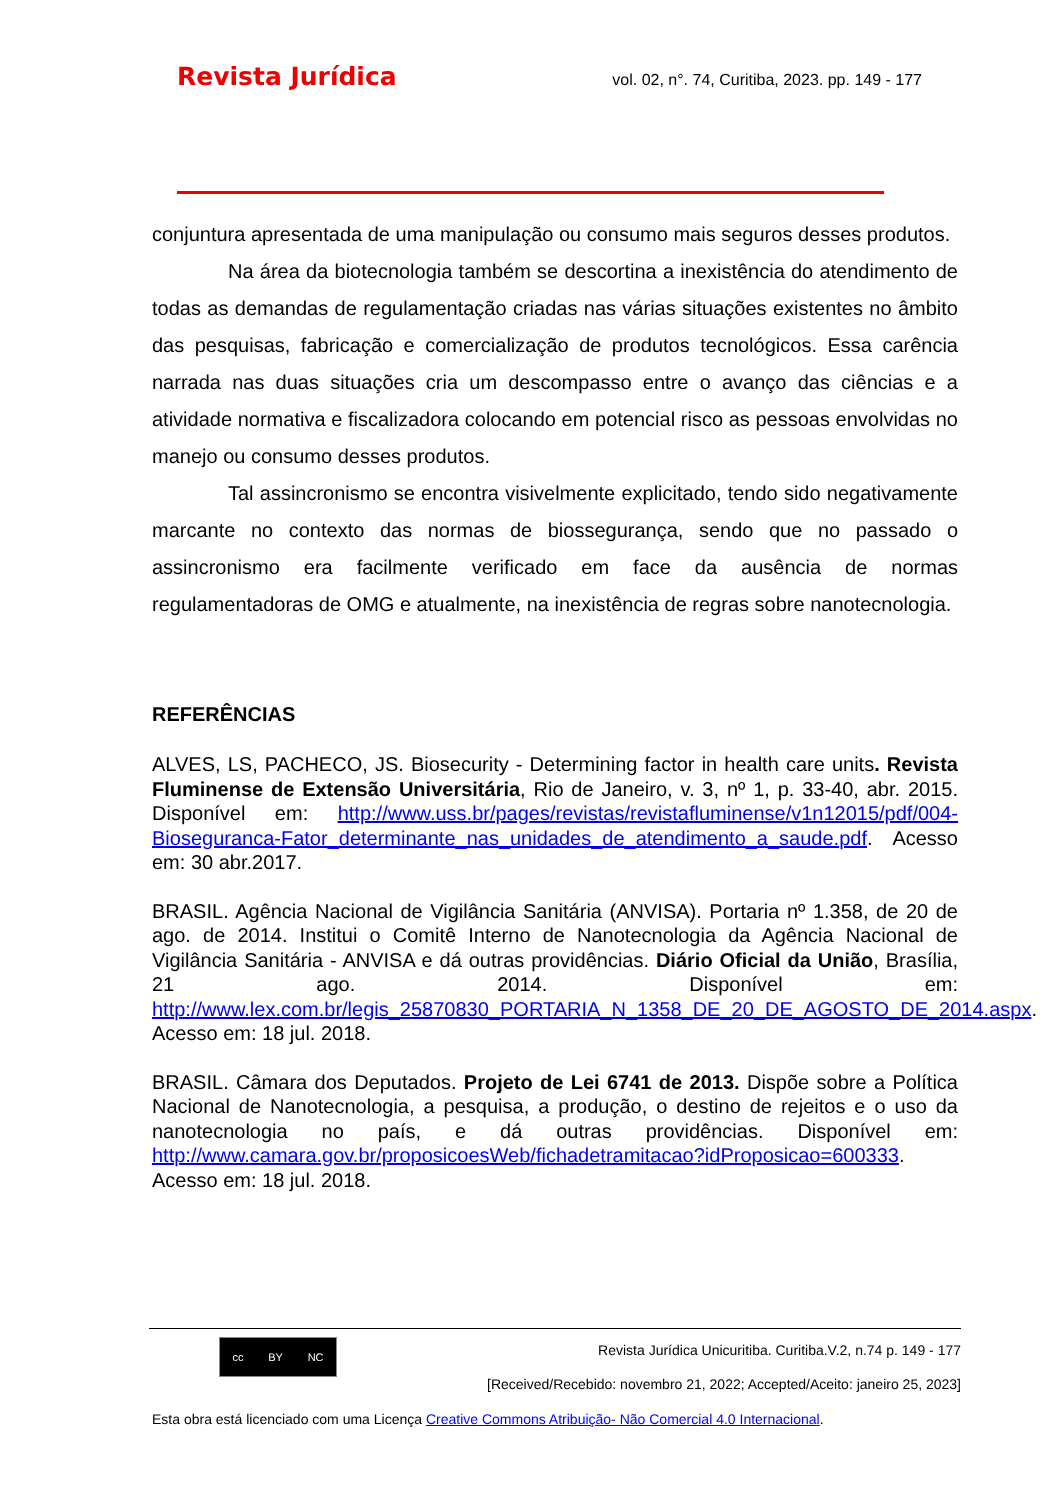Revista Jurídica vol. 02, n°. 74, Curitiba, 2023. pp. 149 - 177
conjuntura apresentada de uma manipulação ou consumo mais seguros desses produtos.
Na área da biotecnologia também se descortina a inexistência do atendimento de todas as demandas de regulamentação criadas nas várias situações existentes no âmbito das pesquisas, fabricação e comercialização de produtos tecnológicos. Essa carência narrada nas duas situações cria um descompasso entre o avanço das ciências e a atividade normativa e fiscalizadora colocando em potencial risco as pessoas envolvidas no manejo ou consumo desses produtos.
Tal assincronismo se encontra visivelmente explicitado, tendo sido negativamente marcante no contexto das normas de biossegurança, sendo que no passado o assincronismo era facilmente verificado em face da ausência de normas regulamentadoras de OMG e atualmente, na inexistência de regras sobre nanotecnologia.
REFERÊNCIAS
ALVES, LS, PACHECO, JS. Biosecurity - Determining factor in health care units. Revista Fluminense de Extensão Universitária, Rio de Janeiro, v. 3, nº 1, p. 33-40, abr. 2015. Disponível em: http://www.uss.br/pages/revistas/revistafluminense/v1n12015/pdf/004-Bioseguranca-Fator_determinante_nas_unidades_de_atendimento_a_saude.pdf. Acesso em: 30 abr.2017.
BRASIL. Agência Nacional de Vigilância Sanitária (ANVISA). Portaria nº 1.358, de 20 de ago. de 2014. Institui o Comitê Interno de Nanotecnologia da Agência Nacional de Vigilância Sanitária - ANVISA e dá outras providências. Diário Oficial da União, Brasília, 21 ago. 2014. Disponível em: http://www.lex.com.br/legis_25870830_PORTARIA_N_1358_DE_20_DE_AGOSTO_DE_2014.aspx. Acesso em: 18 jul. 2018.
BRASIL. Câmara dos Deputados. Projeto de Lei 6741 de 2013. Dispõe sobre a Política Nacional de Nanotecnologia, a pesquisa, a produção, o destino de rejeitos e o uso da nanotecnologia no país, e dá outras providências. Disponível em: http://www.camara.gov.br/proposicoesWeb/fichadetramitacao?idProposicao=600333. Acesso em: 18 jul. 2018.
cc BY NC
Revista Jurídica Unicuritiba. Curitiba.V.2, n.74 p. 149 - 177
[Received/Recebido: novembro 21, 2022; Accepted/Aceito: janeiro 25, 2023]
Esta obra está licenciado com uma Licença Creative Commons Atribuição- Não Comercial 4.0 Internacional.